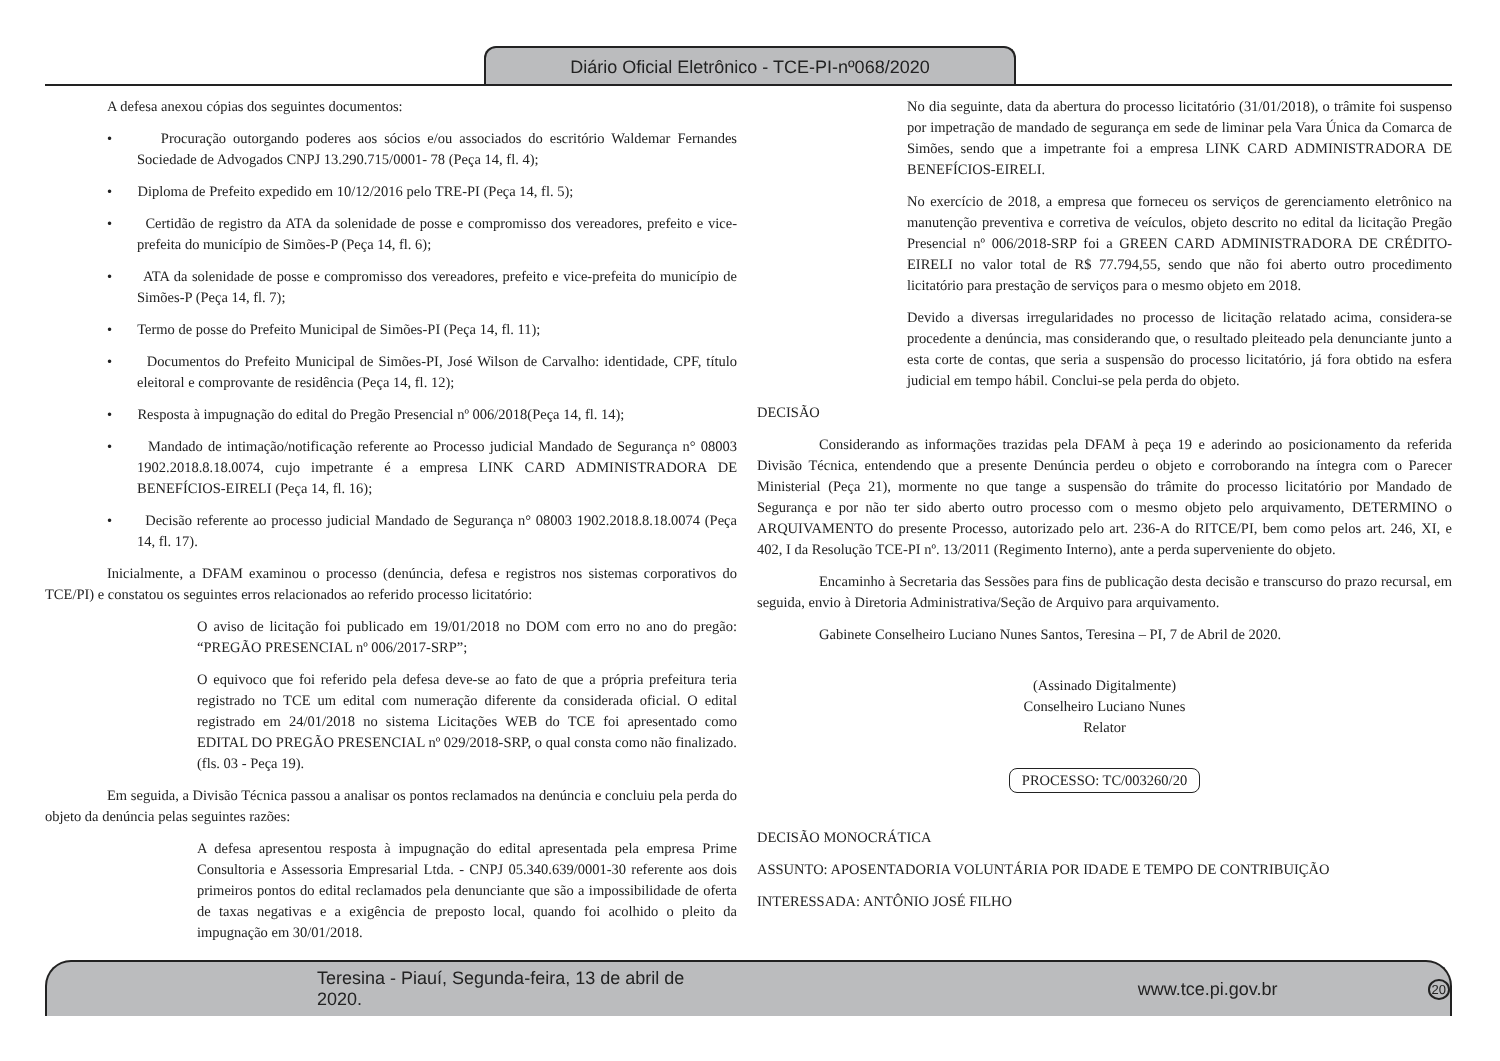Diário Oficial Eletrônico - TCE-PI-nº068/2020
A defesa anexou cópias dos seguintes documentos:
• Procuração outorgando poderes aos sócios e/ou associados do escritório Waldemar Fernandes Sociedade de Advogados CNPJ 13.290.715/0001- 78 (Peça 14, fl. 4);
• Diploma de Prefeito expedido em 10/12/2016 pelo TRE-PI (Peça 14, fl. 5);
• Certidão de registro da ATA da solenidade de posse e compromisso dos vereadores, prefeito e vice-prefeita do município de Simões-P (Peça 14, fl. 6);
• ATA da solenidade de posse e compromisso dos vereadores, prefeito e vice-prefeita do município de Simões-P (Peça 14, fl. 7);
• Termo de posse do Prefeito Municipal de Simões-PI (Peça 14, fl. 11);
• Documentos do Prefeito Municipal de Simões-PI, José Wilson de Carvalho: identidade, CPF, título eleitoral e comprovante de residência (Peça 14, fl. 12);
• Resposta à impugnação do edital do Pregão Presencial nº 006/2018(Peça 14, fl. 14);
• Mandado de intimação/notificação referente ao Processo judicial Mandado de Segurança n° 08003 1902.2018.8.18.0074, cujo impetrante é a empresa LINK CARD ADMINISTRADORA DE BENEFÍCIOS-EIRELI (Peça 14, fl. 16);
• Decisão referente ao processo judicial Mandado de Segurança n° 08003 1902.2018.8.18.0074 (Peça 14, fl. 17).
Inicialmente, a DFAM examinou o processo (denúncia, defesa e registros nos sistemas corporativos do TCE/PI) e constatou os seguintes erros relacionados ao referido processo licitatório:
O aviso de licitação foi publicado em 19/01/2018 no DOM com erro no ano do pregão: “PREGÃO PRESENCIAL nº 006/2017-SRP”;
O equivoco que foi referido pela defesa deve-se ao fato de que a própria prefeitura teria registrado no TCE um edital com numeração diferente da considerada oficial. O edital registrado em 24/01/2018 no sistema Licitações WEB do TCE foi apresentado como EDITAL DO PREGÃO PRESENCIAL nº 029/2018-SRP, o qual consta como não finalizado. (fls. 03 - Peça 19).
Em seguida, a Divisão Técnica passou a analisar os pontos reclamados na denúncia e concluiu pela perda do objeto da denúncia pelas seguintes razões:
A defesa apresentou resposta à impugnação do edital apresentada pela empresa Prime Consultoria e Assessoria Empresarial Ltda. - CNPJ 05.340.639/0001-30 referente aos dois primeiros pontos do edital reclamados pela denunciante que são a impossibilidade de oferta de taxas negativas e a exigência de preposto local, quando foi acolhido o pleito da impugnação em 30/01/2018.
No dia seguinte, data da abertura do processo licitatório (31/01/2018), o trâmite foi suspenso por impetração de mandado de segurança em sede de liminar pela Vara Única da Comarca de Simões, sendo que a impetrante foi a empresa LINK CARD ADMINISTRADORA DE BENEFÍCIOS-EIRELI.
No exercício de 2018, a empresa que forneceu os serviços de gerenciamento eletrônico na manutenção preventiva e corretiva de veículos, objeto descrito no edital da licitação Pregão Presencial nº 006/2018-SRP foi a GREEN CARD ADMINISTRADORA DE CRÉDITO-EIRELI no valor total de R$ 77.794,55, sendo que não foi aberto outro procedimento licitatório para prestação de serviços para o mesmo objeto em 2018.
Devido a diversas irregularidades no processo de licitação relatado acima, considera-se procedente a denúncia, mas considerando que, o resultado pleiteado pela denunciante junto a esta corte de contas, que seria a suspensão do processo licitatório, já fora obtido na esfera judicial em tempo hábil. Conclui-se pela perda do objeto.
DECISÃO
Considerando as informações trazidas pela DFAM à peça 19 e aderindo ao posicionamento da referida Divisão Técnica, entendendo que a presente Denúncia perdeu o objeto e corroborando na íntegra com o Parecer Ministerial (Peça 21), mormente no que tange a suspensão do trâmite do processo licitatório por Mandado de Segurança e por não ter sido aberto outro processo com o mesmo objeto pelo arquivamento, DETERMINO o ARQUIVAMENTO do presente Processo, autorizado pelo art. 236-A do RITCE/PI, bem como pelos art. 246, XI, e 402, I da Resolução TCE-PI nº. 13/2011 (Regimento Interno), ante a perda superveniente do objeto.
Encaminho à Secretaria das Sessões para fins de publicação desta decisão e transcurso do prazo recursal, em seguida, envio à Diretoria Administrativa/Seção de Arquivo para arquivamento.
Gabinete Conselheiro Luciano Nunes Santos, Teresina – PI, 7 de Abril de 2020.
(Assinado Digitalmente)
Conselheiro Luciano Nunes
Relator
PROCESSO: TC/003260/20
DECISÃO MONOCRÁTICA
ASSUNTO: APOSENTADORIA VOLUNTÁRIA POR IDADE E TEMPO DE CONTRIBUIÇÃO
INTERESSADA: ANTÔNIO JOSÉ FILHO
Teresina - Piauí, Segunda-feira, 13 de abril de 2020. www.tce.pi.gov.br 20